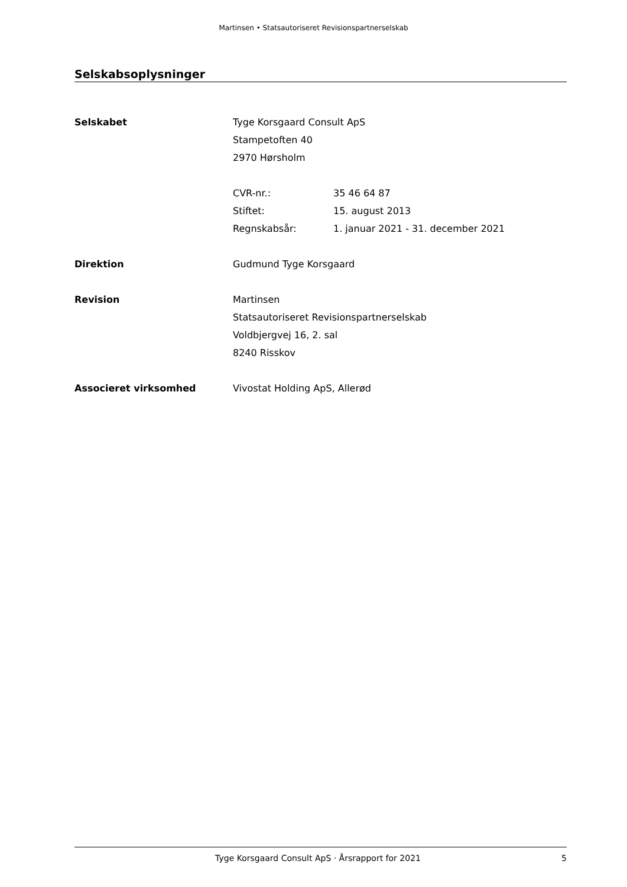Martinsen • Statsautoriseret Revisionspartnerselskab
Selskabsoplysninger
Selskabet Tyge Korsgaard Consult ApS
Stampetoften 40
2970 Hørsholm
CVR-nr.: 35 46 64 87
Stiftet: 15. august 2013
Regnskabsår: 1. januar 2021 - 31. december 2021
Direktion Gudmund Tyge Korsgaard
Revision Martinsen
Statsautoriseret Revisionspartnerselskab
Voldbjergvej 16, 2. sal
8240 Risskov
Associeret virksomhed Vivostat Holding ApS, Allerød
Tyge Korsgaard Consult ApS · Årsrapport for 2021 5